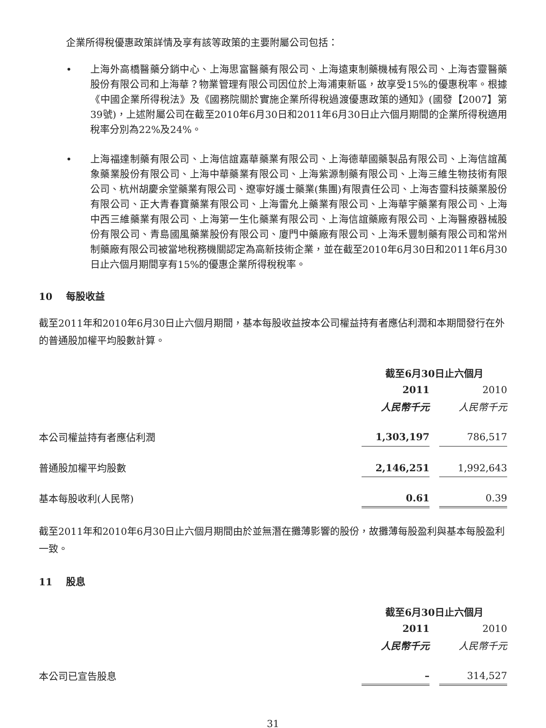企業所得稅優惠政策詳情及享有該等政策的主要附屬公司包括：
• 上海外高橋醫藥分銷中心、上海思富醫藥有限公司、上海遠東制藥機械有限公司、上海杏靈醫藥股份有限公司和上海華？物業管理有限公司因位於上海浦東新區，故享受15%的優惠稅率。根據《中國企業所得稅法》及《國務院關於實施企業所得稅過渡優惠政策的通知》(國發【2007】第39號)，上述附屬公司在截至2010年6月30日和2011年6月30日止六個月期間的企業所得稅適用稅率分別為22%及24%。
• 上海福達制藥有限公司、上海信誼嘉華藥業有限公司、上海德華國藥製品有限公司、上海信誼萬象藥業股份有限公司、上海中華藥業有限公司、上海紫源制藥有限公司、上海三維生物技術有限公司、杭州胡慶余堂藥業有限公司、遼寧好護士藥業(集團)有限責任公司、上海杏靈科技藥業股份有限公司、正大青春寶藥業有限公司、上海雷允上藥業有限公司、上海華宇藥業有限公司、上海中西三維藥業有限公司、上海第一生化藥業有限公司、上海信誼藥廠有限公司、上海醫療器械股份有限公司、青島國風藥業股份有限公司、廈門中藥廠有限公司、上海禾豐制藥有限公司和常州制藥廠有限公司被當地稅務機關認定為高新技術企業，並在截至2010年6月30日和2011年6月30日止六個月期間享有15%的優惠企業所得稅稅率。
10 每股收益
截至2011年和2010年6月30日止六個月期間，基本每股收益按本公司權益持有者應佔利潤和本期間發行在外的普通股加權平均股數計算。
| | 截至6月30日止六個月 | | |
| --- | --- | --- | --- |
| | 2011 | | 2010 |
| | 人民幣千元 | | 人民幣千元 |
| 本公司權益持有者應佔利潤 | 1,303,197 | | 786,517 |
| 普通股加權平均股數 | 2,146,251 | | 1,992,643 |
| 基本每股收利(人民幣) | 0.61 | | 0.39 |
截至2011年和2010年6月30日止六個月期間由於並無潛在攤薄影響的股份，故攤薄每股盈利與基本每股盈利一致。
11 股息
| | 截至6月30日止六個月 | | |
| --- | --- | --- | --- |
| | 2011 | | 2010 |
| | 人民幣千元 | | 人民幣千元 |
| 本公司已宣告股息 | – | | 314,527 |
31